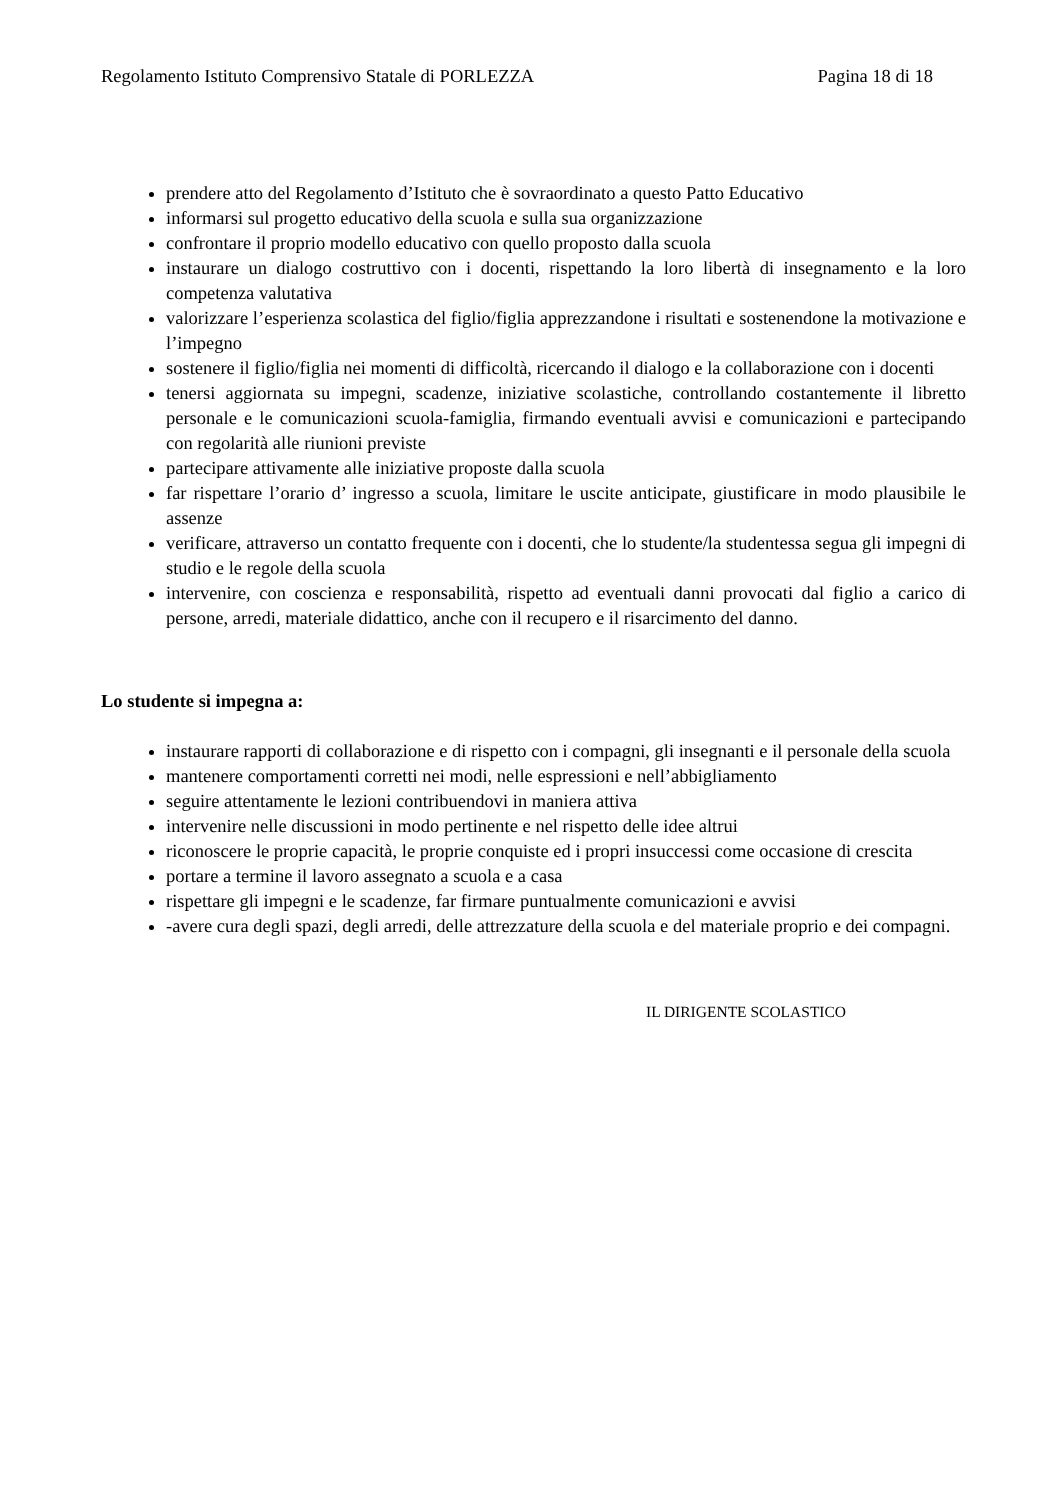Regolamento Istituto Comprensivo Statale di PORLEZZA Pagina 18 di 18
prendere atto del Regolamento d’Istituto che è sovraordinato a questo Patto Educativo
informarsi sul progetto educativo della scuola e sulla sua organizzazione
confrontare il proprio modello educativo con quello proposto dalla scuola
instaurare un dialogo costruttivo con i docenti, rispettando la loro libertà di insegnamento e la loro competenza valutativa
valorizzare l’esperienza scolastica del figlio/figlia apprezzandone i risultati e sostenendone la motivazione e l’impegno
sostenere il figlio/figlia nei momenti di difficoltà, ricercando il dialogo e la collaborazione con i docenti
tenersi aggiornata su impegni, scadenze, iniziative scolastiche, controllando costantemente il libretto personale e le comunicazioni scuola-famiglia, firmando eventuali avvisi e comunicazioni e partecipando con regolarità alle riunioni previste
partecipare attivamente alle iniziative proposte dalla scuola
far rispettare l’orario d’ ingresso a scuola, limitare le uscite anticipate, giustificare in modo plausibile le assenze
verificare, attraverso un contatto frequente con i docenti, che lo studente/la studentessa segua gli impegni di studio e le regole della scuola
intervenire, con coscienza e responsabilità, rispetto ad eventuali danni provocati dal figlio a carico di persone, arredi, materiale didattico, anche con il recupero e il risarcimento del danno.
Lo studente si impegna a:
instaurare rapporti di collaborazione e di rispetto con i compagni, gli insegnanti e il personale della scuola
mantenere comportamenti corretti nei modi, nelle espressioni e nell’abbigliamento
seguire attentamente le lezioni contribuendovi in maniera attiva
intervenire nelle discussioni in modo pertinente e nel rispetto delle idee altrui
riconoscere le proprie capacità, le proprie conquiste ed i propri insuccessi come occasione di crescita
portare a termine il lavoro assegnato a scuola e a casa
rispettare gli impegni e le scadenze, far firmare puntualmente comunicazioni e avvisi
-avere cura degli spazi, degli arredi, delle attrezzature della scuola e del materiale proprio e dei compagni.
IL DIRIGENTE SCOLASTICO